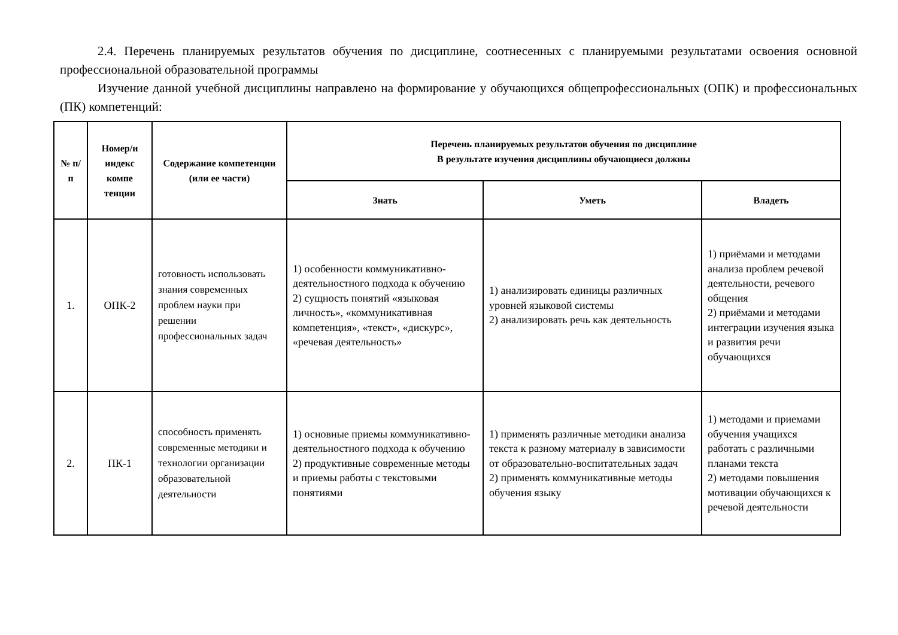2.4. Перечень планируемых результатов обучения по дисциплине, соотнесенных с планируемыми результатами освоения основной профессиональной образовательной программы
Изучение данной учебной дисциплины направлено на формирование у обучающихся общепрофессиональных (ОПК) и профессиональных (ПК) компетенций:
| № п/п | Номер/и индекс компе тенции | Содержание компетенции (или ее части) | Перечень планируемых результатов обучения по дисциплине В результате изучения дисциплины обучающиеся должны | | |
| --- | --- | --- | --- | --- | --- |
| | | | Знать | Уметь | Владеть |
| 1. | ОПК-2 | готовность использовать знания современных проблем науки при решении профессиональных задач | 1) особенности коммуникативно-деятельностного подхода к обучению 2) сущность понятий «языковая личность», «коммуникативная компетенция», «текст», «дискурс», «речевая деятельность» | 1) анализировать единицы различных уровней языковой системы 2) анализировать речь как деятельность | 1) приёмами и методами анализа проблем речевой деятельности, речевого общения 2) приёмами и методами интеграции изучения языка и развития речи обучающихся |
| 2. | ПК-1 | способность применять современные методики и технологии организации образовательной деятельности | 1) основные приемы коммуникативно-деятельностного подхода к обучению 2) продуктивные современные методы и приемы работы с текстовыми понятиями | 1) применять различные методики анализа текста к разному материалу в зависимости от образовательно-воспитательных задач 2) применять коммуникативные методы обучения языку | 1) методами и приемами обучения учащихся работать с различными планами текста 2) методами повышения мотивации обучающихся к речевой деятельности |